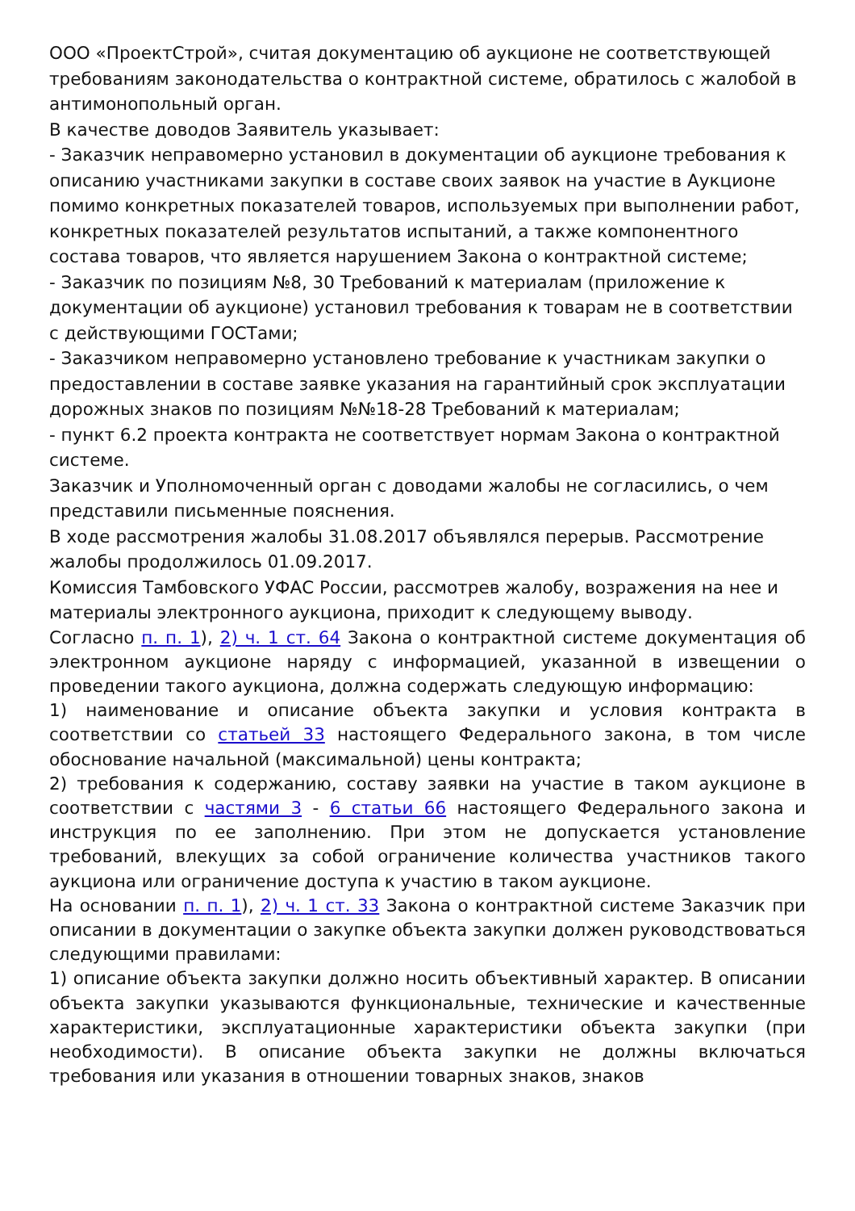ООО «ПроектСтрой», считая документацию об аукционе не соответствующей требованиям законодательства о контрактной системе, обратилось с жалобой в антимонопольный орган.
В качестве доводов Заявитель указывает:
- Заказчик неправомерно установил в документации об аукционе требования к описанию участниками закупки в составе своих заявок на участие в Аукционе помимо конкретных показателей товаров, используемых при выполнении работ, конкретных показателей результатов испытаний, а также компонентного состава товаров, что является нарушением Закона о контрактной системе;
- Заказчик по позициям №8, 30 Требований к материалам (приложение к документации об аукционе) установил требования к товарам не в соответствии с действующими ГОСТами;
- Заказчиком неправомерно установлено требование к участникам закупки о предоставлении в составе заявке указания на гарантийный срок эксплуатации дорожных знаков по позициям №№18-28 Требований к материалам;
- пункт 6.2 проекта контракта не соответствует нормам Закона о контрактной системе.
Заказчик и Уполномоченный орган с доводами жалобы не согласились, о чем представили письменные пояснения.
В ходе рассмотрения жалобы 31.08.2017 объявлялся перерыв. Рассмотрение жалобы продолжилось 01.09.2017.
Комиссия Тамбовского УФАС России, рассмотрев жалобу, возражения на нее и материалы электронного аукциона, приходит к следующему выводу.
Согласно п. п. 1), 2) ч. 1 ст. 64 Закона о контрактной системе документация об электронном аукционе наряду с информацией, указанной в извещении о проведении такого аукциона, должна содержать следующую информацию:
1) наименование и описание объекта закупки и условия контракта в соответствии со статьей 33 настоящего Федерального закона, в том числе обоснование начальной (максимальной) цены контракта;
2) требования к содержанию, составу заявки на участие в таком аукционе в соответствии с частями 3 - 6 статьи 66 настоящего Федерального закона и инструкция по ее заполнению. При этом не допускается установление требований, влекущих за собой ограничение количества участников такого аукциона или ограничение доступа к участию в таком аукционе.
На основании п. п. 1), 2) ч. 1 ст. 33 Закона о контрактной системе Заказчик при описании в документации о закупке объекта закупки должен руководствоваться следующими правилами:
1) описание объекта закупки должно носить объективный характер. В описании объекта закупки указываются функциональные, технические и качественные характеристики, эксплуатационные характеристики объекта закупки (при необходимости). В описание объекта закупки не должны включаться требования или указания в отношении товарных знаков, знаков